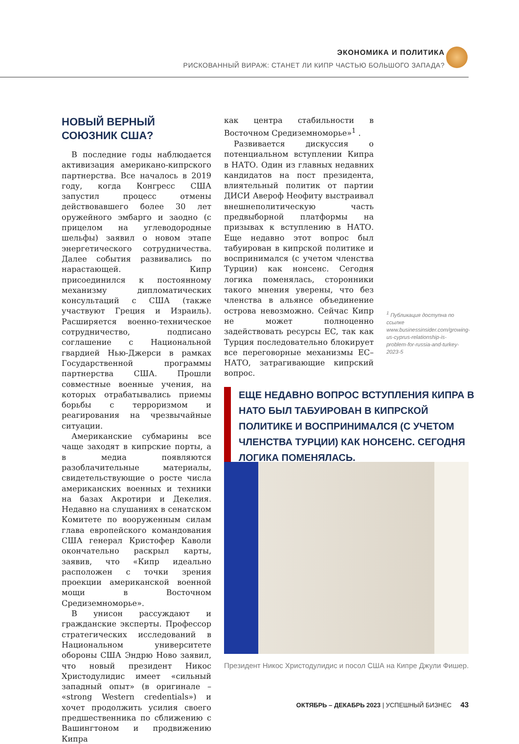ЭКОНОМИКА И ПОЛИТИКА
РИСКОВАННЫЙ ВИРАЖ: СТАНЕТ ЛИ КИПР ЧАСТЬЮ БОЛЬШОГО ЗАПАДА?
НОВЫЙ ВЕРНЫЙ
СОЮЗНИК США?
В последние годы наблюдается активизация американо-кипрского партнерства. Все началось в 2019 году, когда Конгресс США запустил процесс отмены действовавшего более 30 лет оружейного эмбарго и заодно (с прицелом на углеводородные шельфы) заявил о новом этапе энергетического сотрудничества. Далее события развивались по нарастающей. Кипр присоединился к постоянному механизму дипломатических консультаций с США (также участвуют Греция и Израиль). Расширяется военно-техническое сотрудничество, подписано соглашение с Национальной гвардией Нью-Джерси в рамках Государственной программы партнерства США. Прошли совместные военные учения, на которых отрабатывались приемы борьбы с терроризмом и реагирования на чрезвычайные ситуации.
Американские субмарины все чаще заходят в кипрские порты, а в медиа появляются разоблачительные материалы, свидетельствующие о росте числа американских военных и техники на базах Акротири и Декелия. Недавно на слушаниях в сенатском Комитете по вооруженным силам глава европейского командования США генерал Кристофер Каволи окончательно раскрыл карты, заявив, что «Кипр идеально расположен с точки зрения проекции американской военной мощи в Восточном Средиземноморье».
В унисон рассуждают и гражданские эксперты. Профессор стратегических исследований в Национальном университете обороны США Эндрю Ново заявил, что новый президент Никос Христодулидис имеет «сильный западный опыт» (в оригинале – «strong Western credentials») и хочет продолжить усилия своего предшественника по сближению с Вашингтоном и продвижению Кипра
как центра стабильности в Восточном Средиземноморье»<sup>1</sup> .
Развивается дискуссия о потенциальном вступлении Кипра в НАТО. Один из главных недавних кандидатов на пост президента, влиятельный политик от партии ДИСИ Авероф Неофиту выстраивал внешнеполитическую часть предвыборной платформы на призывах к вступлению в НАТО. Еще недавно этот вопрос был табуирован в кипрской политике и воспринимался (с учетом членства Турции) как нонсенс. Сегодня логика поменялась, сторонники такого мнения уверены, что без членства в альянсе объединение острова невозможно. Сейчас Кипр не может полноценно задействовать ресурсы ЕС, так как Турция последовательно блокирует все переговорные механизмы ЕС–НАТО, затрагивающие кипрский вопрос.
<sup>1</sup> Публикация доступна по ссылке www.businessinsider.com/growing-us-cyprus-relationship-is-problem-for-russia-and-turkey-2023-5
ЕЩЕ НЕДАВНО ВОПРОС ВСТУПЛЕНИЯ КИПРА В НАТО БЫЛ ТАБУИРОВАН В КИПРСКОЙ ПОЛИТИКЕ И ВОСПРИНИМАЛСЯ (С УЧЕТОМ ЧЛЕНСТВА ТУРЦИИ) КАК НОНСЕНС. СЕГОДНЯ ЛОГИКА ПОМЕНЯЛАСЬ.
Президент Никос Христодулидис и посол США на Кипре Джули Фишер.
ОКТЯБРЬ – ДЕКАБРЬ 2023 | УСПЕШНЫЙ БИЗНЕС 43